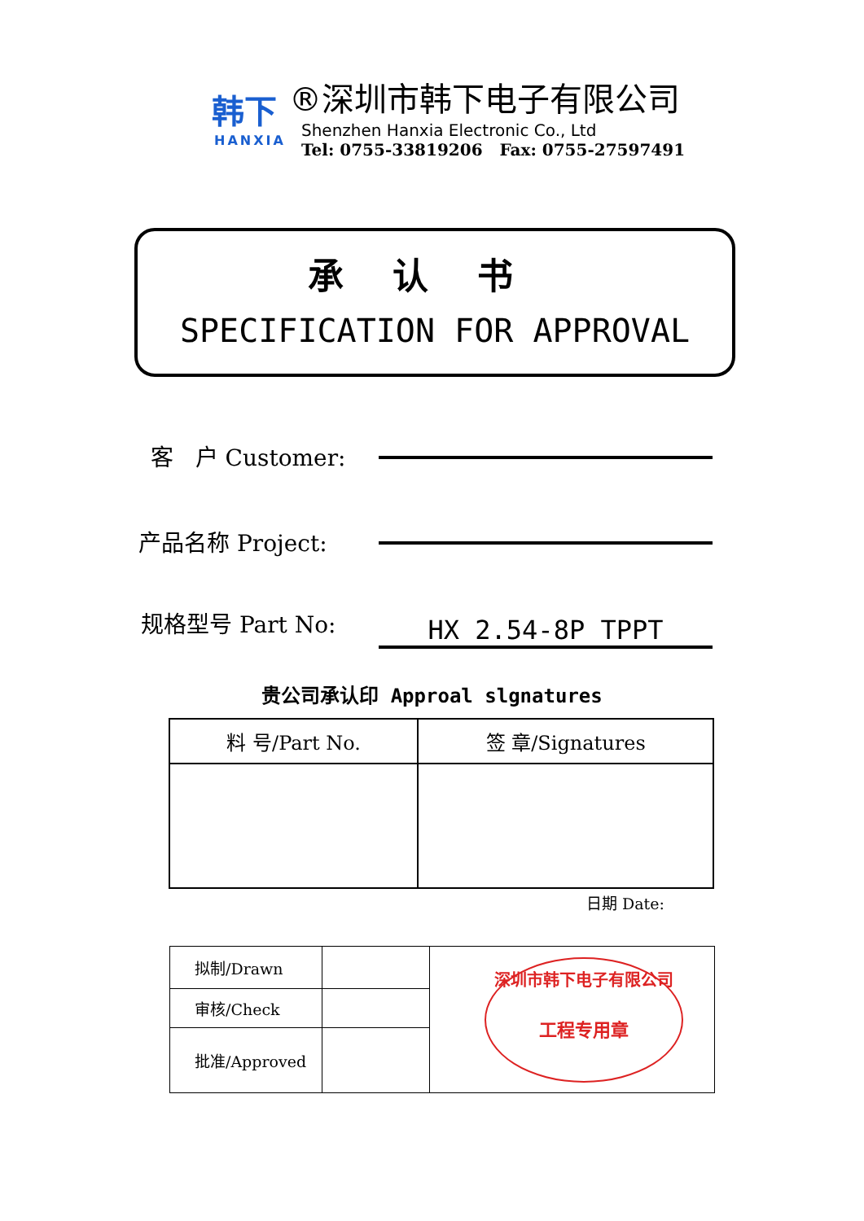韩下
HANXIA
®深圳市韩下电子有限公司
Shenzhen Hanxia Electronic Co., Ltd
Tel: 0755-33819206 Fax: 0755-27597491
承认书
SPECIFICATION FOR APPROVAL
客 户 Customer:
产品名称 Project:
规格型号 Part No: HX 2.54-8P TPPT
贵公司承认印 Approal slgnatures
| 料 号/Part No. | 签 章/Signatures |
日期 Date:
| 拟制/Drawn | | 深圳市韩下电子有限公司 工程专用章 |
| 审核/Check | | |
| 批准/Approved | | |